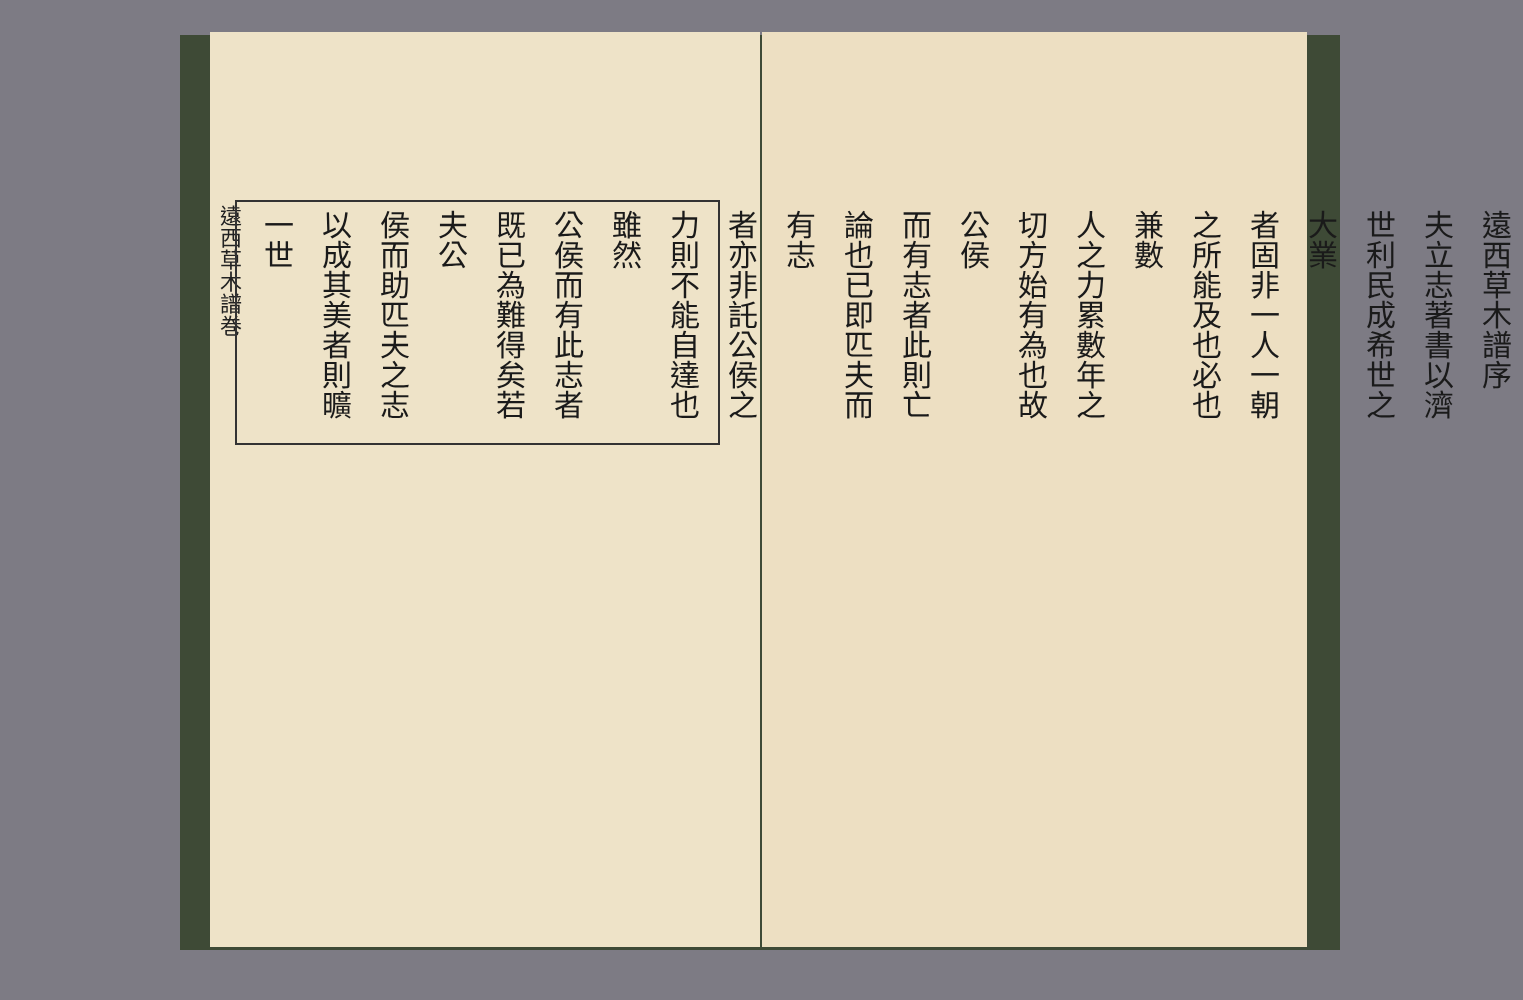遠西草木譜巻
遠西草木譜序
夫立志著書以濟世利民成希世之大業
者固非一人一朝之所能及也必也兼數
人之力累數年之切方始有為也故公侯
而有志者此則亡論也已即匹夫而有志
者亦非託公侯之力則不能自達也雖然
公侯而有此志者既已為難得矣若夫公
侯而助匹夫之志以成其美者則曠一世